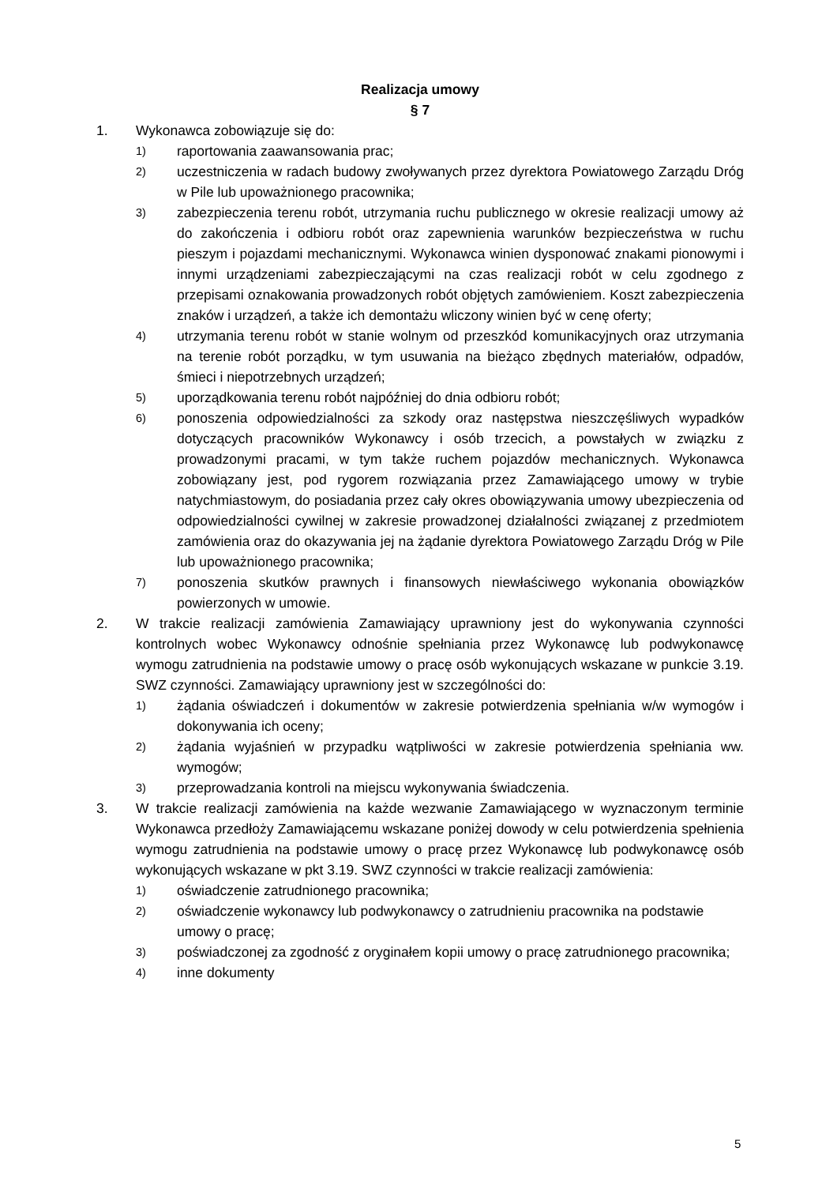Realizacja umowy
§ 7
1. Wykonawca zobowiązuje się do:
1) raportowania zaawansowania prac;
2) uczestniczenia w radach budowy zwoływanych przez dyrektora Powiatowego Zarządu Dróg w Pile lub upoważnionego pracownika;
3) zabezpieczenia terenu robót, utrzymania ruchu publicznego w okresie realizacji umowy aż do zakończenia i odbioru robót oraz zapewnienia warunków bezpieczeństwa w ruchu pieszym i pojazdami mechanicznymi. Wykonawca winien dysponować znakami pionowymi i innymi urządzeniami zabezpieczającymi na czas realizacji robót w celu zgodnego z przepisami oznakowania prowadzonych robót objętych zamówieniem. Koszt zabezpieczenia znaków i urządzeń, a także ich demontażu wliczony winien być w cenę oferty;
4) utrzymania terenu robót w stanie wolnym od przeszkód komunikacyjnych oraz utrzymania na terenie robót porządku, w tym usuwania na bieżąco zbędnych materiałów, odpadów, śmieci i niepotrzebnych urządzeń;
5) uporządkowania terenu robót najpóźniej do dnia odbioru robót;
6) ponoszenia odpowiedzialności za szkody oraz następstwa nieszczęśliwych wypadków dotyczących pracowników Wykonawcy i osób trzecich, a powstałych w związku z prowadzonymi pracami, w tym także ruchem pojazdów mechanicznych. Wykonawca zobowiązany jest, pod rygorem rozwiązania przez Zamawiającego umowy w trybie natychmiastowym, do posiadania przez cały okres obowiązywania umowy ubezpieczenia od odpowiedzialności cywilnej w zakresie prowadzonej działalności związanej z przedmiotem zamówienia oraz do okazywania jej na żądanie dyrektora Powiatowego Zarządu Dróg w Pile lub upoważnionego pracownika;
7) ponoszenia skutków prawnych i finansowych niewłaściwego wykonania obowiązków powierzonych w umowie.
2. W trakcie realizacji zamówienia Zamawiający uprawniony jest do wykonywania czynności kontrolnych wobec Wykonawcy odnośnie spełniania przez Wykonawcę lub podwykonawcę wymogu zatrudnienia na podstawie umowy o pracę osób wykonujących wskazane w punkcie 3.19. SWZ czynności. Zamawiający uprawniony jest w szczególności do:
1) żądania oświadczeń i dokumentów w zakresie potwierdzenia spełniania w/w wymogów i dokonywania ich oceny;
2) żądania wyjaśnień w przypadku wątpliwości w zakresie potwierdzenia spełniania ww. wymogów;
3) przeprowadzania kontroli na miejscu wykonywania świadczenia.
3. W trakcie realizacji zamówienia na każde wezwanie Zamawiającego w wyznaczonym terminie Wykonawca przedłoży Zamawiającemu wskazane poniżej dowody w celu potwierdzenia spełnienia wymogu zatrudnienia na podstawie umowy o pracę przez Wykonawcę lub podwykonawcę osób wykonujących wskazane w pkt 3.19. SWZ czynności w trakcie realizacji zamówienia:
1) oświadczenie zatrudnionego pracownika;
2) oświadczenie wykonawcy lub podwykonawcy o zatrudnieniu pracownika na podstawie umowy o pracę;
3) poświadczonej za zgodność z oryginałem kopii umowy o pracę zatrudnionego pracownika;
4) inne dokumenty
5